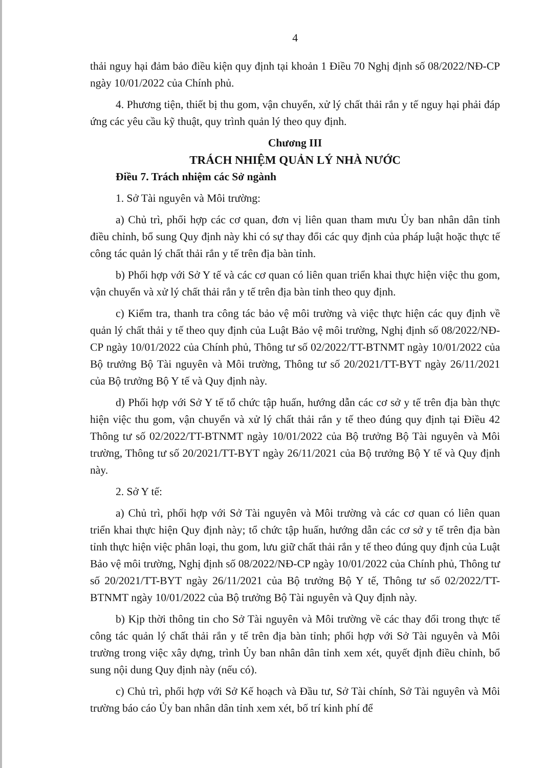4
thải nguy hại đảm bảo điều kiện quy định tại khoản 1 Điều 70 Nghị định số 08/2022/NĐ-CP ngày 10/01/2022 của Chính phủ.
4. Phương tiện, thiết bị thu gom, vận chuyển, xử lý chất thải rắn y tế nguy hại phải đáp ứng các yêu cầu kỹ thuật, quy trình quản lý theo quy định.
Chương III
TRÁCH NHIỆM QUẢN LÝ NHÀ NƯỚC
Điều 7. Trách nhiệm các Sở ngành
1. Sở Tài nguyên và Môi trường:
a) Chủ trì, phối hợp các cơ quan, đơn vị liên quan tham mưu Ủy ban nhân dân tỉnh điều chỉnh, bổ sung Quy định này khi có sự thay đổi các quy định của pháp luật hoặc thực tế công tác quản lý chất thải rắn y tế trên địa bàn tỉnh.
b) Phối hợp với Sở Y tế và các cơ quan có liên quan triển khai thực hiện việc thu gom, vận chuyển và xử lý chất thải rắn y tế trên địa bàn tỉnh theo quy định.
c) Kiểm tra, thanh tra công tác bảo vệ môi trường và việc thực hiện các quy định về quản lý chất thải y tế theo quy định của Luật Bảo vệ môi trường, Nghị định số 08/2022/NĐ-CP ngày 10/01/2022 của Chính phủ, Thông tư số 02/2022/TT-BTNMT ngày 10/01/2022 của Bộ trưởng Bộ Tài nguyên và Môi trường, Thông tư số 20/2021/TT-BYT ngày 26/11/2021 của Bộ trưởng Bộ Y tế và Quy định này.
d) Phối hợp với Sở Y tế tổ chức tập huấn, hướng dẫn các cơ sở y tế trên địa bàn thực hiện việc thu gom, vận chuyển và xử lý chất thải rắn y tế theo đúng quy định tại Điều 42 Thông tư số 02/2022/TT-BTNMT ngày 10/01/2022 của Bộ trưởng Bộ Tài nguyên và Môi trường, Thông tư số 20/2021/TT-BYT ngày 26/11/2021 của Bộ trưởng Bộ Y tế và Quy định này.
2. Sở Y tế:
a) Chủ trì, phối hợp với Sở Tài nguyên và Môi trường và các cơ quan có liên quan triển khai thực hiện Quy định này; tổ chức tập huấn, hướng dẫn các cơ sở y tế trên địa bàn tỉnh thực hiện việc phân loại, thu gom, lưu giữ chất thải rắn y tế theo đúng quy định của Luật Bảo vệ môi trường, Nghị định số 08/2022/NĐ-CP ngày 10/01/2022 của Chính phủ, Thông tư số 20/2021/TT-BYT ngày 26/11/2021 của Bộ trưởng Bộ Y tế, Thông tư số 02/2022/TT-BTNMT ngày 10/01/2022 của Bộ trưởng Bộ Tài nguyên và Quy định này.
b) Kịp thời thông tin cho Sở Tài nguyên và Môi trường về các thay đổi trong thực tế công tác quản lý chất thải rắn y tế trên địa bàn tỉnh; phối hợp với Sở Tài nguyên và Môi trường trong việc xây dựng, trình Ủy ban nhân dân tỉnh xem xét, quyết định điều chỉnh, bổ sung nội dung Quy định này (nếu có).
c) Chủ trì, phối hợp với Sở Kế hoạch và Đầu tư, Sở Tài chính, Sở Tài nguyên và Môi trường báo cáo Ủy ban nhân dân tỉnh xem xét, bố trí kinh phí để